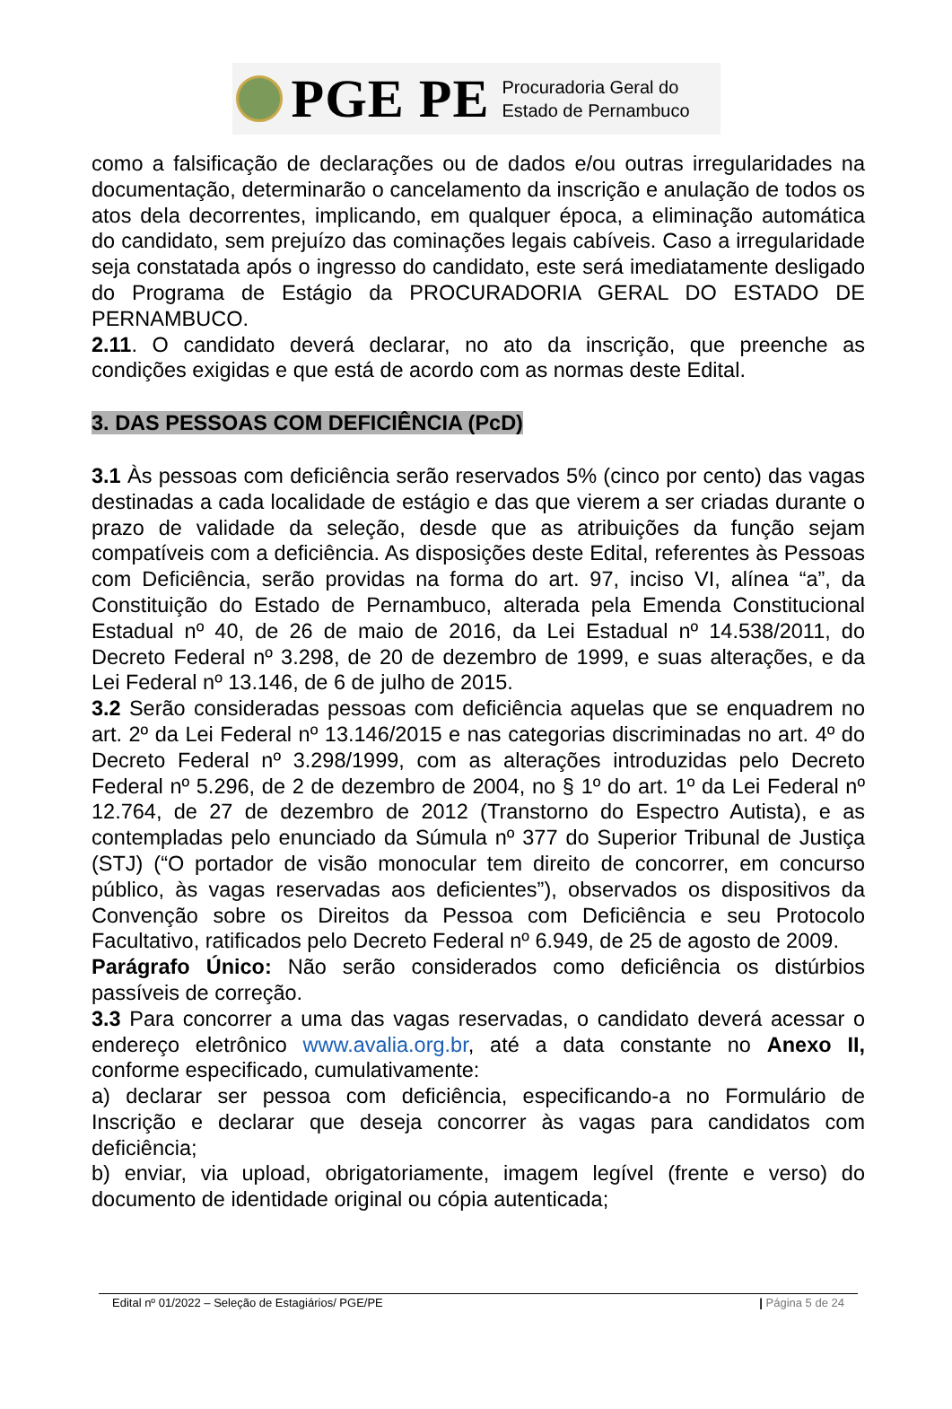PGE PE
Procuradoria Geral do
Estado de Pernambuco
como a falsificação de declarações ou de dados e/ou outras irregularidades na documentação, determinarão o cancelamento da inscrição e anulação de todos os atos dela decorrentes, implicando, em qualquer época, a eliminação automática do candidato, sem prejuízo das cominações legais cabíveis. Caso a irregularidade seja constatada após o ingresso do candidato, este será imediatamente desligado do Programa de Estágio da PROCURADORIA GERAL DO ESTADO DE PERNAMBUCO.
2.11. O candidato deverá declarar, no ato da inscrição, que preenche as condições exigidas e que está de acordo com as normas deste Edital.
3. DAS PESSOAS COM DEFICIÊNCIA (PcD)
3.1 Às pessoas com deficiência serão reservados 5% (cinco por cento) das vagas destinadas a cada localidade de estágio e das que vierem a ser criadas durante o prazo de validade da seleção, desde que as atribuições da função sejam compatíveis com a deficiência. As disposições deste Edital, referentes às Pessoas com Deficiência, serão providas na forma do art. 97, inciso VI, alínea “a”, da Constituição do Estado de Pernambuco, alterada pela Emenda Constitucional Estadual nº 40, de 26 de maio de 2016, da Lei Estadual nº 14.538/2011, do Decreto Federal nº 3.298, de 20 de dezembro de 1999, e suas alterações, e da Lei Federal nº 13.146, de 6 de julho de 2015.
3.2 Serão consideradas pessoas com deficiência aquelas que se enquadrem no art. 2º da Lei Federal nº 13.146/2015 e nas categorias discriminadas no art. 4º do Decreto Federal nº 3.298/1999, com as alterações introduzidas pelo Decreto Federal nº 5.296, de 2 de dezembro de 2004, no § 1º do art. 1º da Lei Federal nº 12.764, de 27 de dezembro de 2012 (Transtorno do Espectro Autista), e as contempladas pelo enunciado da Súmula nº 377 do Superior Tribunal de Justiça (STJ) (“O portador de visão monocular tem direito de concorrer, em concurso público, às vagas reservadas aos deficientes”), observados os dispositivos da Convenção sobre os Direitos da Pessoa com Deficiência e seu Protocolo Facultativo, ratificados pelo Decreto Federal nº 6.949, de 25 de agosto de 2009.
Parágrafo Único: Não serão considerados como deficiência os distúrbios passíveis de correção.
3.3 Para concorrer a uma das vagas reservadas, o candidato deverá acessar o endereço eletrônico www.avalia.org.br, até a data constante no Anexo II, conforme especificado, cumulativamente:
a) declarar ser pessoa com deficiência, especificando-a no Formulário de Inscrição e declarar que deseja concorrer às vagas para candidatos com deficiência;
b) enviar, via upload, obrigatoriamente, imagem legível (frente e verso) do documento de identidade original ou cópia autenticada;
Edital nº 01/2022 – Seleção de Estagiários/ PGE/PE | Página 5 de 24